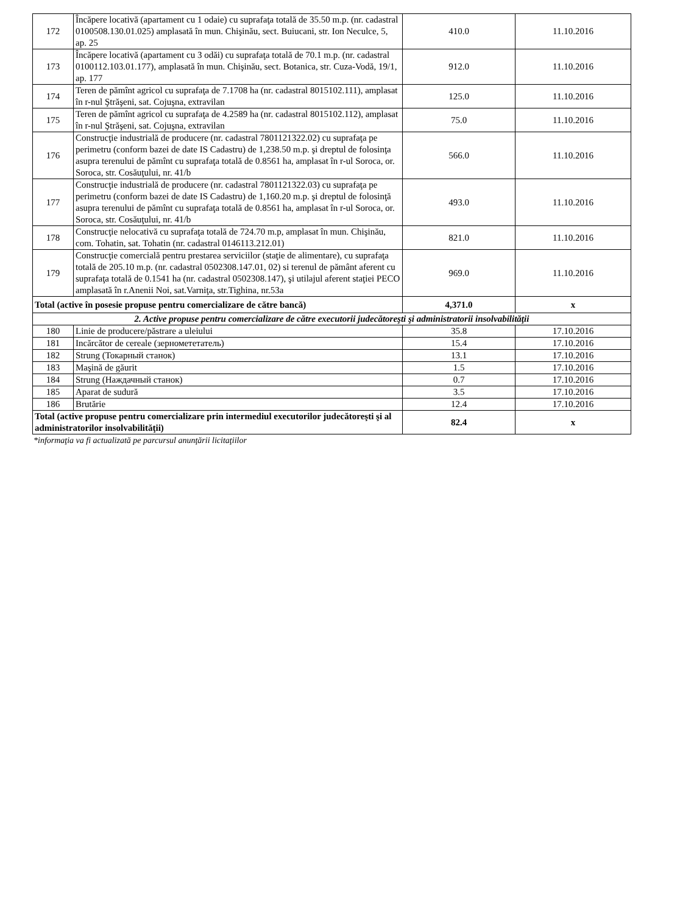| 172 | Încăpere locativă (apartament cu 1 odaie) cu suprafaţa totală de 35.50 m.p. (nr. cadastral 0100508.130.01.025) amplasată în mun. Chişinău, sect. Buiucani, str. Ion Neculce, 5, ap. 25 | 410.0 | 11.10.2016 |
| 173 | Încăpere locativă (apartament cu 3 odăi) cu suprafaţa totală de 70.1 m.p. (nr. cadastral 0100112.103.01.177), amplasată în mun. Chişinău, sect. Botanica, str. Cuza-Vodă, 19/1, ap. 177 | 912.0 | 11.10.2016 |
| 174 | Teren de pămînt agricol cu suprafaţa de 7.1708 ha (nr. cadastral 8015102.111), amplasat în r-nul Ştrăşeni, sat. Cojuşna, extravilan | 125.0 | 11.10.2016 |
| 175 | Teren de pămînt agricol cu suprafaţa de 4.2589 ha (nr. cadastral 8015102.112), amplasat în r-nul Ştrăşeni, sat. Cojuşna, extravilan | 75.0 | 11.10.2016 |
| 176 | Construcţie industrială de producere (nr. cadastral 7801121322.02) cu suprafaţa pe perimetru (conform bazei de date IS Cadastru) de 1,238.50 m.p. şi dreptul de folosinţa asupra terenului de pămînt cu suprafaţa totală de 0.8561 ha, amplasat în r-ul Soroca, or. Soroca, str. Cosăuţului, nr. 41/b | 566.0 | 11.10.2016 |
| 177 | Construcţie industrială de producere (nr. cadastral 7801121322.03) cu suprafaţa pe perimetru (conform bazei de date IS Cadastru) de 1,160.20 m.p. şi dreptul de folosinţă asupra terenului de pămînt cu suprafaţa totală de 0.8561 ha, amplasat în r-ul Soroca, or. Soroca, str. Cosăuţului, nr. 41/b | 493.0 | 11.10.2016 |
| 178 | Construcţie nelocativă cu suprafaţa totală de 724.70 m.p, amplasat în mun. Chişinău, com. Tohatin, sat. Tohatin (nr. cadastral 0146113.212.01) | 821.0 | 11.10.2016 |
| 179 | Construcţie comercială pentru prestarea serviciilor (staţie de alimentare), cu suprafaţa totală de 205.10 m.p. (nr. cadastral 0502308.147.01, 02) si terenul de pământ aferent cu suprafaţa totală de 0.1541 ha (nr. cadastral 0502308.147), şi utilajul aferent staţiei PECO amplasată în r.Anenii Noi, sat.Varniţa, str.Tighina, nr.53a | 969.0 | 11.10.2016 |
| Total (active în posesie propuse pentru comercializare de către bancă) | | 4,371.0 | x |
| 2. Active propuse pentru comercializare de către executorii judecătoreşti şi administratorii insolvabilităţii | | | |
| 180 | Linie de producere/păstrare a uleiului | 35.8 | 17.10.2016 |
| 181 | Incărcător de cereale (зерномететатель) | 15.4 | 17.10.2016 |
| 182 | Strung (Токарный станок) | 13.1 | 17.10.2016 |
| 183 | Maşină de găurit | 1.5 | 17.10.2016 |
| 184 | Strung (Наждачный станок) | 0.7 | 17.10.2016 |
| 185 | Aparat de sudură | 3.5 | 17.10.2016 |
| 186 | Brutărie | 12.4 | 17.10.2016 |
| Total (active propuse pentru comercializare prin intermediul executorilor judecătoreşti şi al administratorilor insolvabilităţii) | | 82.4 | x |
*informaţia va fi actualizată pe parcursul anunţării licitaţiilor